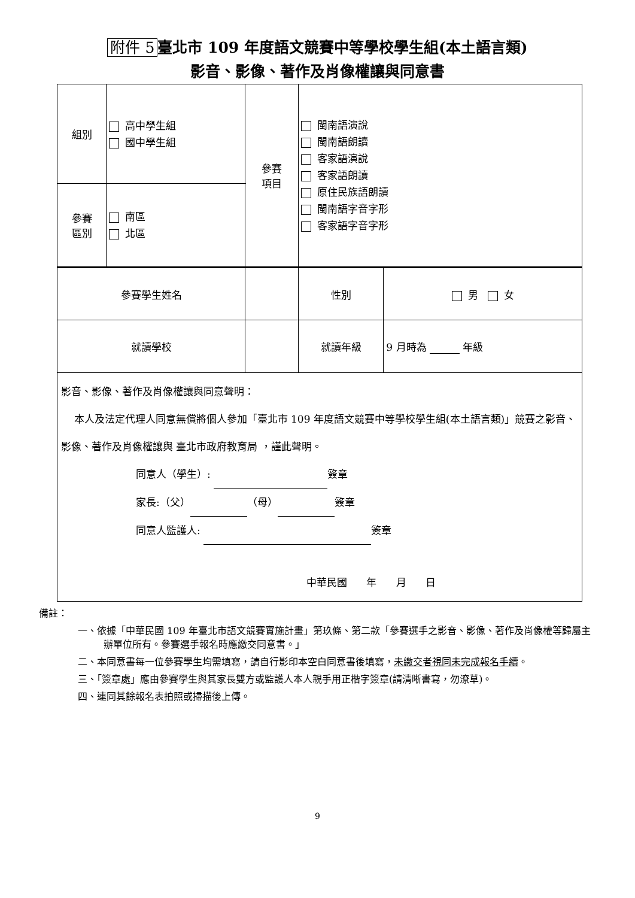附件 5 臺北市 109 年度語文競賽中等學校學生組(本土語言類)
影音、影像、著作及肖像權讓與同意書
| 組別 | 高中學生組 國中學生組 | | 參賽 項目 | 閩南語演說 閩南語朗讀 客家語演說 客家語朗讀 原住民族語朗讀 閩南語字音字形 客家語字音字形 | |
| 參賽 區別 | 南區 北區 | | | | |
| 參賽學生姓名 | | | | 性別 | 男 女 |
| 就讀學校 | | | | 就讀年級 | 9 月時為 年級 |
| 影音、影像、著作及肖像權讓與同意聲明： 本人及法定代理人同意無償將個人參加「臺北市 109 年度語文競賽中等學校學生組(本土語言類)」競賽之影音、影像、著作及肖像權讓與 臺北市政府教育局 ，謹此聲明。 同意人（學生）: 簽章 家長:（父） （母） 簽章 同意人監護人: 簽章 中華民國 年 月 日 | | | | | |
備註：
一、依據「中華民國 109 年臺北市語文競賽實施計畫」第玖條、第二款「參賽選手之影音、影像、著作及肖像權等歸屬主辦單位所有。參賽選手報名時應繳交同意書。」
二、本同意書每一位參賽學生均需填寫，請自行影印本空白同意書後填寫，未繳交者視同未完成報名手續。
三、「簽章處」應由參賽學生與其家長雙方或監護人本人親手用正楷字簽章(請清晰書寫，勿潦草)。
四、連同其餘報名表拍照或掃描後上傳。
9